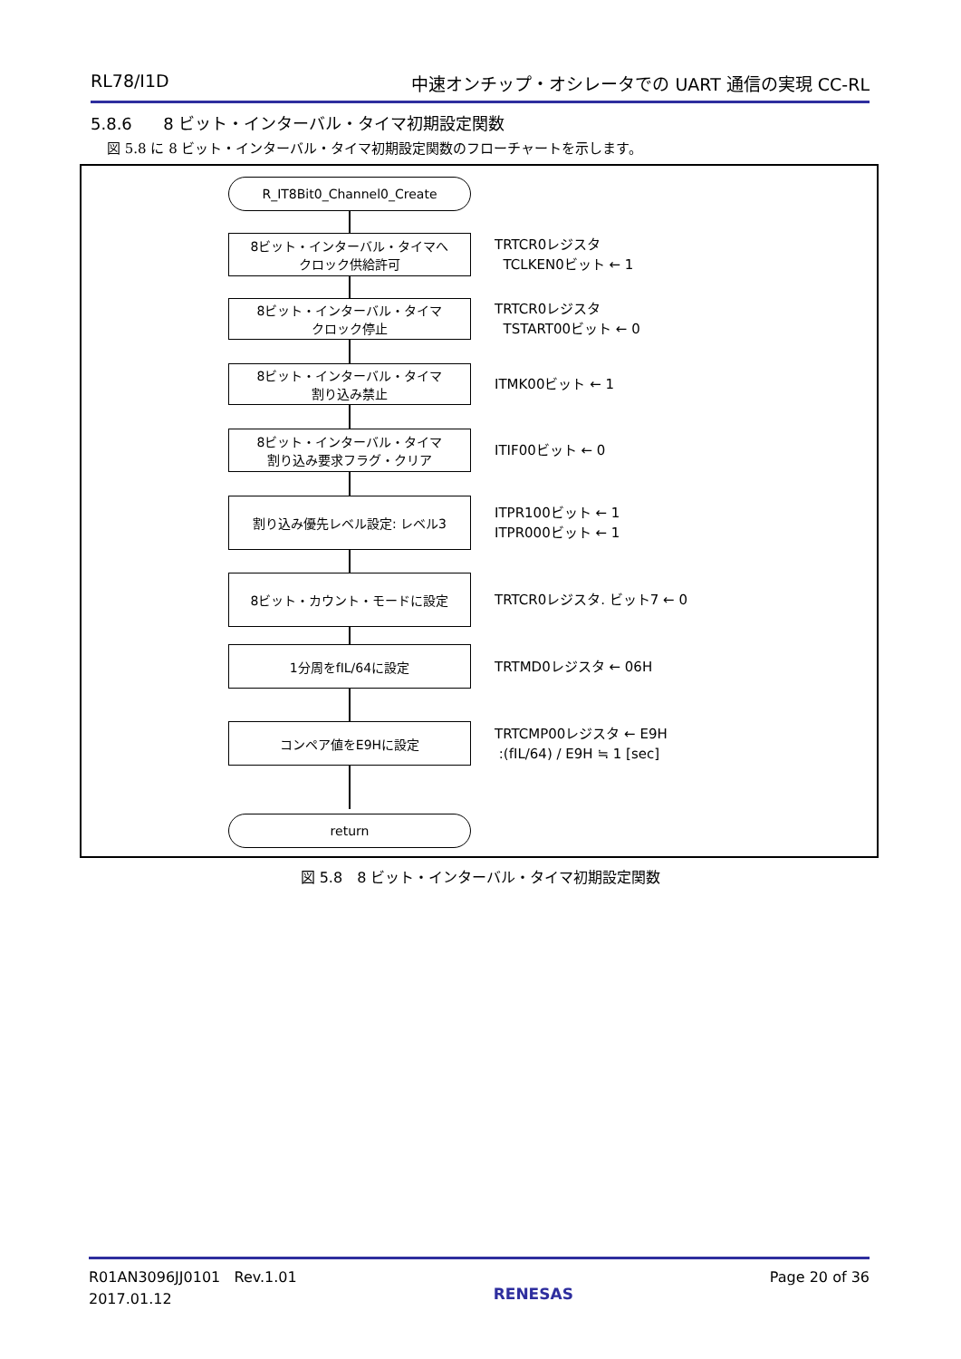RL78/I1D 中速オンチップ・オシレータでの UART 通信の実現 CC-RL
5.8.6 8 ビット・インターバル・タイマ初期設定関数
図 5.8 に 8 ビット・インターバル・タイマ初期設定関数のフローチャートを示します。
R_IT8Bit0_Channel0_Create
8ビット・インターバル・タイマへ
クロック供給許可
TRTCR0レジスタ
TCLKEN0ビット ← 1
8ビット・インターバル・タイマ
クロック停止
TRTCR0レジスタ
TSTART00ビット ← 0
8ビット・インターバル・タイマ
割り込み禁止
ITMK00ビット ← 1
8ビット・インターバル・タイマ
割り込み要求フラグ・クリア
ITIF00ビット ← 0
割り込み優先レベル設定: レベル3
ITPR100ビット ← 1
ITPR000ビット ← 1
8ビット・カウント・モードに設定
TRTCR0レジスタ. ビット7 ← 0
1分周をfIL/64に設定
TRTMD0レジスタ ← 06H
コンペア値をE9Hに設定
TRTCMP00レジスタ ← E9H
:(fIL/64) / E9H ≒ 1 [sec]
return
図 5.8　8 ビット・インターバル・タイマ初期設定関数
R01AN3096JJ0101 Rev.1.01
2017.01.12
RENESAS
Page 20 of 36